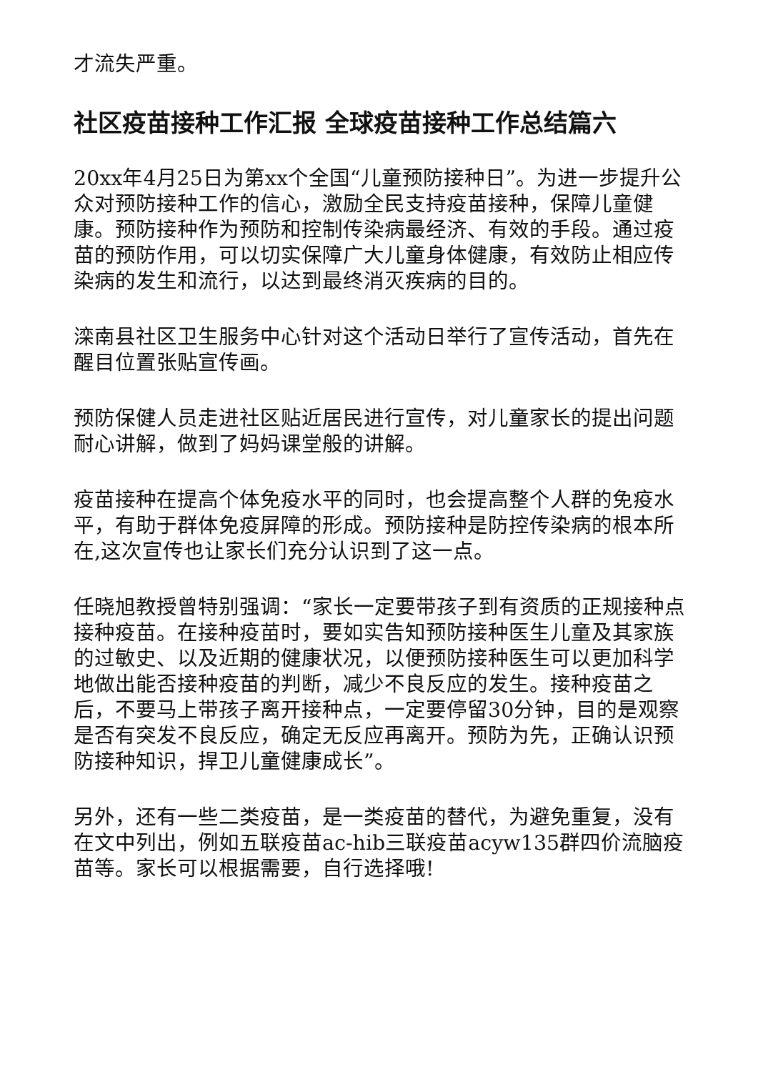才流失严重。
社区疫苗接种工作汇报 全球疫苗接种工作总结篇六
20xx年4月25日为第xx个全国“儿童预防接种日”。为进一步提升公众对预防接种工作的信心，激励全民支持疫苗接种，保障儿童健康。预防接种作为预防和控制传染病最经济、有效的手段。通过疫苗的预防作用，可以切实保障广大儿童身体健康，有效防止相应传染病的发生和流行，以达到最终消灭疾病的目的。
滦南县社区卫生服务中心针对这个活动日举行了宣传活动，首先在醒目位置张贴宣传画。
预防保健人员走进社区贴近居民进行宣传，对儿童家长的提出问题耐心讲解，做到了妈妈课堂般的讲解。
疫苗接种在提高个体免疫水平的同时，也会提高整个人群的免疫水平，有助于群体免疫屏障的形成。预防接种是防控传染病的根本所在,这次宣传也让家长们充分认识到了这一点。
任晓旭教授曾特别强调：“家长一定要带孩子到有资质的正规接种点接种疫苗。在接种疫苗时，要如实告知预防接种医生儿童及其家族的过敏史、以及近期的健康状况，以便预防接种医生可以更加科学地做出能否接种疫苗的判断，减少不良反应的发生。接种疫苗之后，不要马上带孩子离开接种点，一定要停留30分钟，目的是观察是否有突发不良反应，确定无反应再离开。预防为先，正确认识预防接种知识，捍卫儿童健康成长”。
另外，还有一些二类疫苗，是一类疫苗的替代，为避免重复，没有在文中列出，例如五联疫苗ac-hib三联疫苗acyw135群四价流脑疫苗等。家长可以根据需要，自行选择哦!